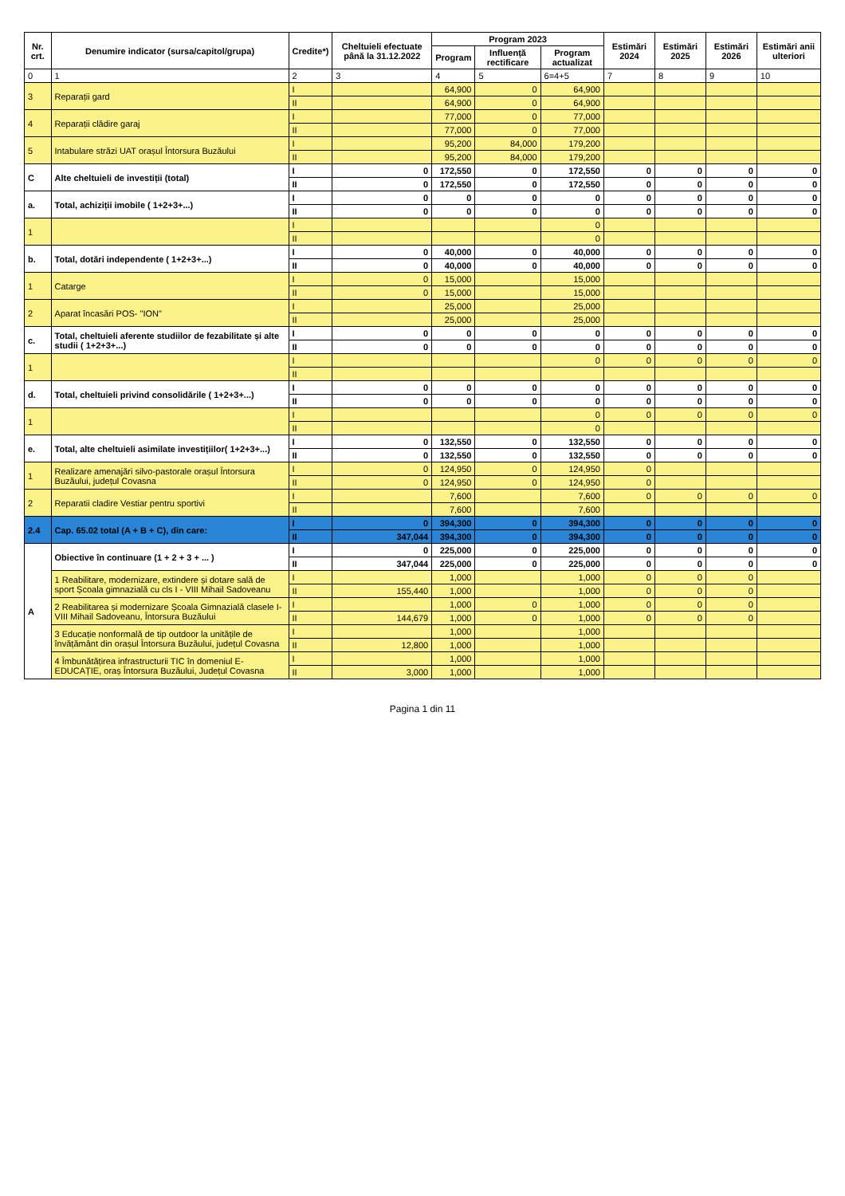| Nr. crt. | Denumire indicator (sursa/capitol/grupa) | Credite*) | Cheltuieli efectuate până la 31.12.2022 | Program 2023 | | | Estimări 2024 | Estimări 2025 | Estimări 2026 | Estimări anii ulteriori |
| --- | --- | --- | --- | --- | --- | --- | --- | --- | --- | --- |
| | | | | Program | Influență rectificare | Program actualizat | | | | |
| 0 | 1 | 2 | 3 | 4 | 5 | 6=4+5 | 7 | 8 | 9 | 10 |
| 3 | Reparații gard | I | | 64,900 | 0 | 64,900 | | | | |
| | | II | | 64,900 | 0 | 64,900 | | | | |
| 4 | Reparații clădire garaj | I | | 77,000 | 0 | 77,000 | | | | |
| | | II | | 77,000 | 0 | 77,000 | | | | |
| 5 | Intabulare străzi UAT orașul Întorsura Buzăului | I | | 95,200 | 84,000 | 179,200 | | | | |
| | | II | | 95,200 | 84,000 | 179,200 | | | | |
| C | Alte cheltuieli de investiții (total) | I | 0 | 172,550 | 0 | 172,550 | 0 | 0 | 0 | 0 |
| | | II | 0 | 172,550 | 0 | 172,550 | 0 | 0 | 0 | 0 |
| a. | Total, achiziții imobile ( 1+2+3+...) | I | 0 | 0 | 0 | 0 | 0 | 0 | 0 | 0 |
| | | II | 0 | 0 | 0 | 0 | 0 | 0 | 0 | 0 |
| 1 | | I | | | | 0 | | | | |
| | | II | | | | 0 | | | | |
| b. | Total, dotări independente ( 1+2+3+...) | I | 0 | 40,000 | 0 | 40,000 | 0 | 0 | 0 | 0 |
| | | II | 0 | 40,000 | 0 | 40,000 | 0 | 0 | 0 | 0 |
| 1 | Catarge | I | 0 | 15,000 | | 15,000 | | | | |
| | | II | 0 | 15,000 | | 15,000 | | | | |
| 2 | Aparat încasări POS- "ION" | I | | 25,000 | | 25,000 | | | | |
| | | II | | 25,000 | | 25,000 | | | | |
| c. | Total, cheltuieli aferente studiilor de fezabilitate și alte studii ( 1+2+3+...) | I | 0 | 0 | 0 | 0 | 0 | 0 | 0 | 0 |
| | | II | 0 | 0 | 0 | 0 | 0 | 0 | 0 | 0 |
| 1 | | I | | | | 0 | 0 | 0 | 0 | 0 |
| | | II | | | | | | | | |
| d. | Total, cheltuieli privind consolidările ( 1+2+3+...) | I | 0 | 0 | 0 | 0 | 0 | 0 | 0 | 0 |
| | | II | 0 | 0 | 0 | 0 | 0 | 0 | 0 | 0 |
| 1 | | I | | | | 0 | 0 | 0 | 0 | 0 |
| | | II | | | | 0 | | | | |
| e. | Total, alte cheltuieli asimilate investițiilor( 1+2+3+...) | I | 0 | 132,550 | 0 | 132,550 | 0 | 0 | 0 | 0 |
| | | II | 0 | 132,550 | 0 | 132,550 | 0 | 0 | 0 | 0 |
| 1 | Realizare amenajări silvo-pastorale orașul Întorsura Buzăului, județul Covasna | I | 0 | 124,950 | 0 | 124,950 | 0 | | | |
| | | II | 0 | 124,950 | 0 | 124,950 | 0 | | | |
| 2 | Reparatii cladire Vestiar pentru sportivi | I | | 7,600 | | 7,600 | 0 | 0 | 0 | 0 |
| | | II | | 7,600 | | 7,600 | | | | |
| 2.4 | Cap. 65.02 total (A + B + C), din care: | I | 0 | 394,300 | 0 | 394,300 | 0 | 0 | 0 | 0 |
| | | II | 347,044 | 394,300 | 0 | 394,300 | 0 | 0 | 0 | 0 |
| A | Obiective în continuare (1 + 2 + 3 + ... ) | I | 0 | 225,000 | 0 | 225,000 | 0 | 0 | 0 | 0 |
| | | II | 347,044 | 225,000 | 0 | 225,000 | 0 | 0 | 0 | 0 |
| | 1 Reabilitare, modernizare, extindere și dotare sală de sport Școala gimnazială cu cls I - VIII Mihail Sadoveanu | I | | 1,000 | | 1,000 | 0 | 0 | 0 | |
| | | II | 155,440 | 1,000 | | 1,000 | 0 | 0 | 0 | |
| | 2 Reabilitarea și modernizare Școala Gimnazială clasele I-VIII Mihail Sadoveanu, Întorsura Buzăului | I | | 1,000 | 0 | 1,000 | 0 | 0 | 0 | |
| | | II | 144,679 | 1,000 | 0 | 1,000 | 0 | 0 | 0 | |
| | 3 Educație nonformală de tip outdoor la unitățile de învățământ din orașul Întorsura Buzăului, județul Covasna | I | | 1,000 | | 1,000 | | | | |
| | | II | 12,800 | 1,000 | | 1,000 | | | | |
| | 4 Îmbunătățirea infrastructurii TIC în domeniul E-EDUCAȚIE, oraș Întorsura Buzăului, Județul Covasna | I | | 1,000 | | 1,000 | | | | |
| | | II | 3,000 | 1,000 | | 1,000 | | | | |
Pagina 1 din 11